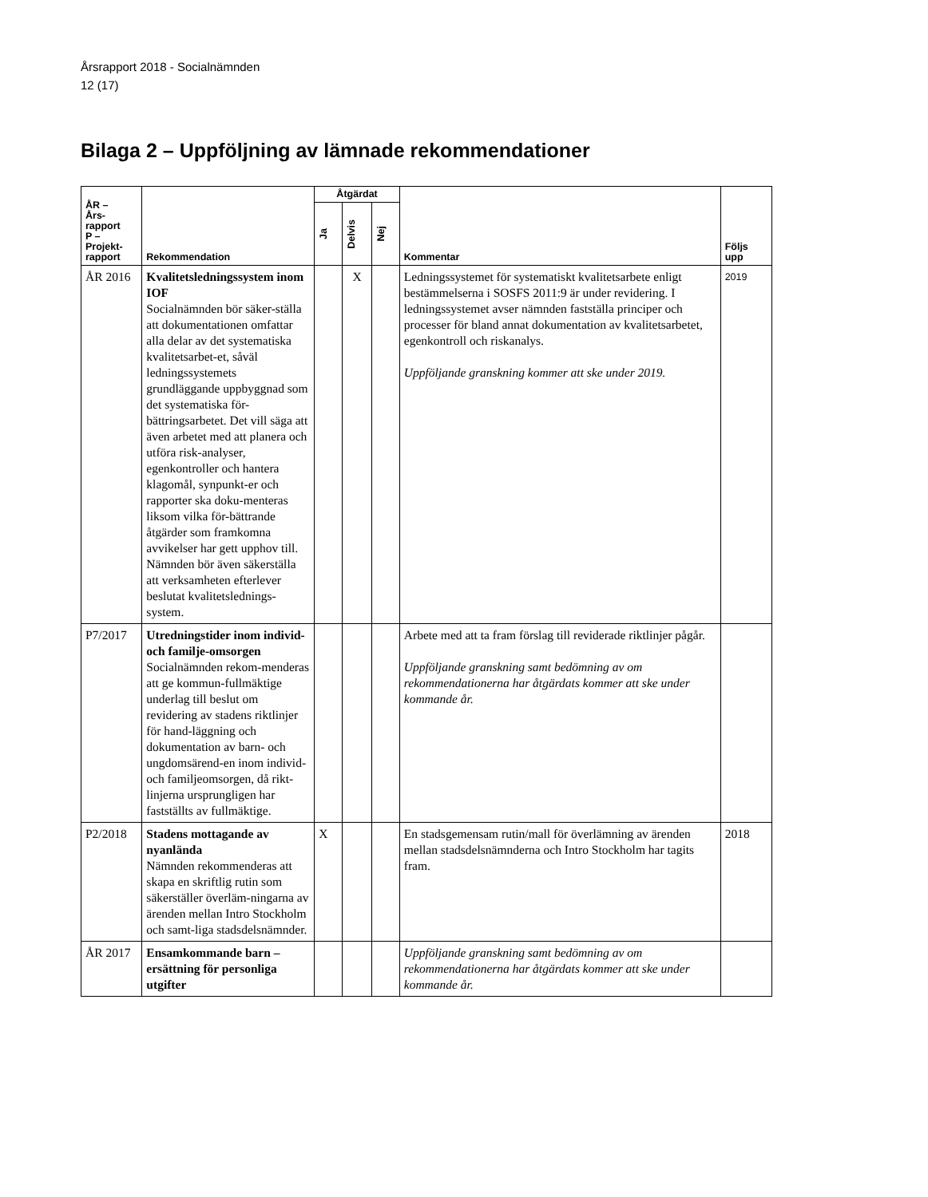Årsrapport 2018 - Socialnämnden
12 (17)
Bilaga 2 – Uppföljning av lämnade rekommendationer
| ÅR – Års- rapport P – Projekt- rapport | Rekommendation | Åtgärdat | | | Kommentar | Följs upp |
| --- | --- | --- | --- | --- | --- | --- |
| | | Ja | Delvis | Nej | | |
| ÅR 2016 | Kvalitetsledningssystem inom IOF Socialnämnden bör säker-ställa att dokumentationen omfattar alla delar av det systematiska kvalitetsarbet-et, såväl ledningssystemets grundläggande uppbyggnad som det systematiska för-bättringsarbetet. Det vill säga att även arbetet med att planera och utföra risk-analyser, egenkontroller och hantera klagomål, synpunkt-er och rapporter ska doku-menteras liksom vilka för-bättrande åtgärder som framkomna avvikelser har gett upphov till. Nämnden bör även säkerställa att verksamheten efterlever beslutat kvalitetslednings-system. | | X | | Ledningssystemet för systematiskt kvalitetsarbete enligt bestämmelserna i SOSFS 2011:9 är under revidering. I ledningssystemet avser nämnden fastställa principer och processer för bland annat dokumentation av kvalitetsarbetet, egenkontroll och riskanalys. Uppföljande granskning kommer att ske under 2019. | 2019 |
| P7/2017 | Utredningstider inom individ- och familje-omsorgen Socialnämnden rekom-menderas att ge kommun-fullmäktige underlag till beslut om revidering av stadens riktlinjer för hand-läggning och dokumentation av barn- och ungdomsärend-en inom individ- och familjeomsorgen, då rikt-linjerna ursprungligen har fastställts av fullmäktige. | | | | Arbete med att ta fram förslag till reviderade riktlinjer pågår. Uppföljande granskning samt bedömning av om rekommendationerna har åtgärdats kommer att ske under kommande år. | |
| P2/2018 | Stadens mottagande av nyanlända Nämnden rekommenderas att skapa en skriftlig rutin som säkerställer överläm-ningarna av ärenden mellan Intro Stockholm och samt-liga stadsdelsnämnder. | X | | | En stadsgemensam rutin/mall för överlämning av ärenden mellan stadsdelsnämnderna och Intro Stockholm har tagits fram. | 2018 |
| ÅR 2017 | Ensamkommande barn – ersättning för personliga utgifter | | | | Uppföljande granskning samt bedömning av om rekommendationerna har åtgärdats kommer att ske under kommande år. | |